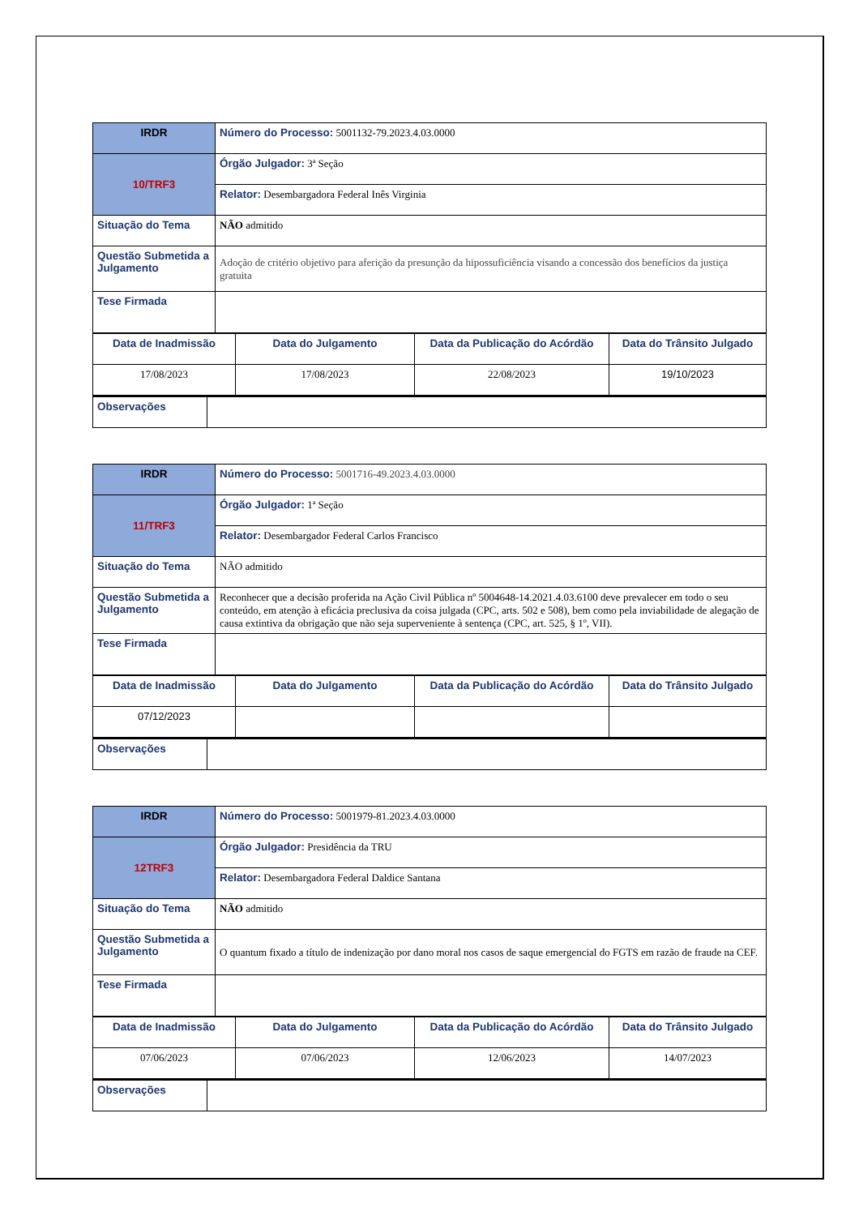| IRDR | Número do Processo: 5001132-79.2023.4.03.0000 |
| 10/TRF3 | Órgão Julgador: 3ª Seção |
| | Relator: Desembargadora Federal Inês Virginia |
| Situação do Tema | NÃO admitido |
| Questão Submetida a Julgamento | Adoção de critério objetivo para aferição da presunção da hipossuficiência visando a concessão dos benefícios da justiça gratuita |
| Tese Firmada | |
| Data de Inadmissão | Data do Julgamento | Data da Publicação do Acórdão | Data do Trânsito Julgado |
| 17/08/2023 | 17/08/2023 | 22/08/2023 | 19/10/2023 |
| Observações | |
| IRDR | Número do Processo: 5001716-49.2023.4.03.0000 |
| 11/TRF3 | Órgão Julgador: 1ª Seção |
| | Relator: Desembargador Federal Carlos Francisco |
| Situação do Tema | NÃO admitido |
| Questão Submetida a Julgamento | Reconhecer que a decisão proferida na Ação Civil Pública nº 5004648-14.2021.4.03.6100 deve prevalecer em todo o seu conteúdo, em atenção à eficácia preclusiva da coisa julgada (CPC, arts. 502 e 508), bem como pela inviabilidade de alegação de causa extintiva da obrigação que não seja superveniente à sentença (CPC, art. 525, § 1º, VII). |
| Tese Firmada | |
| Data de Inadmissão | Data do Julgamento | Data da Publicação do Acórdão | Data do Trânsito Julgado |
| 07/12/2023 | | | |
| Observações | |
| IRDR | Número do Processo: 5001979-81.2023.4.03.0000 |
| 12TRF3 | Órgão Julgador: Presidência da TRU |
| | Relator: Desembargadora Federal Daldice Santana |
| Situação do Tema | NÃO admitido |
| Questão Submetida a Julgamento | O quantum fixado a título de indenização por dano moral nos casos de saque emergencial do FGTS em razão de fraude na CEF. |
| Tese Firmada | |
| Data de Inadmissão | Data do Julgamento | Data da Publicação do Acórdão | Data do Trânsito Julgado |
| 07/06/2023 | 07/06/2023 | 12/06/2023 | 14/07/2023 |
| Observações | |